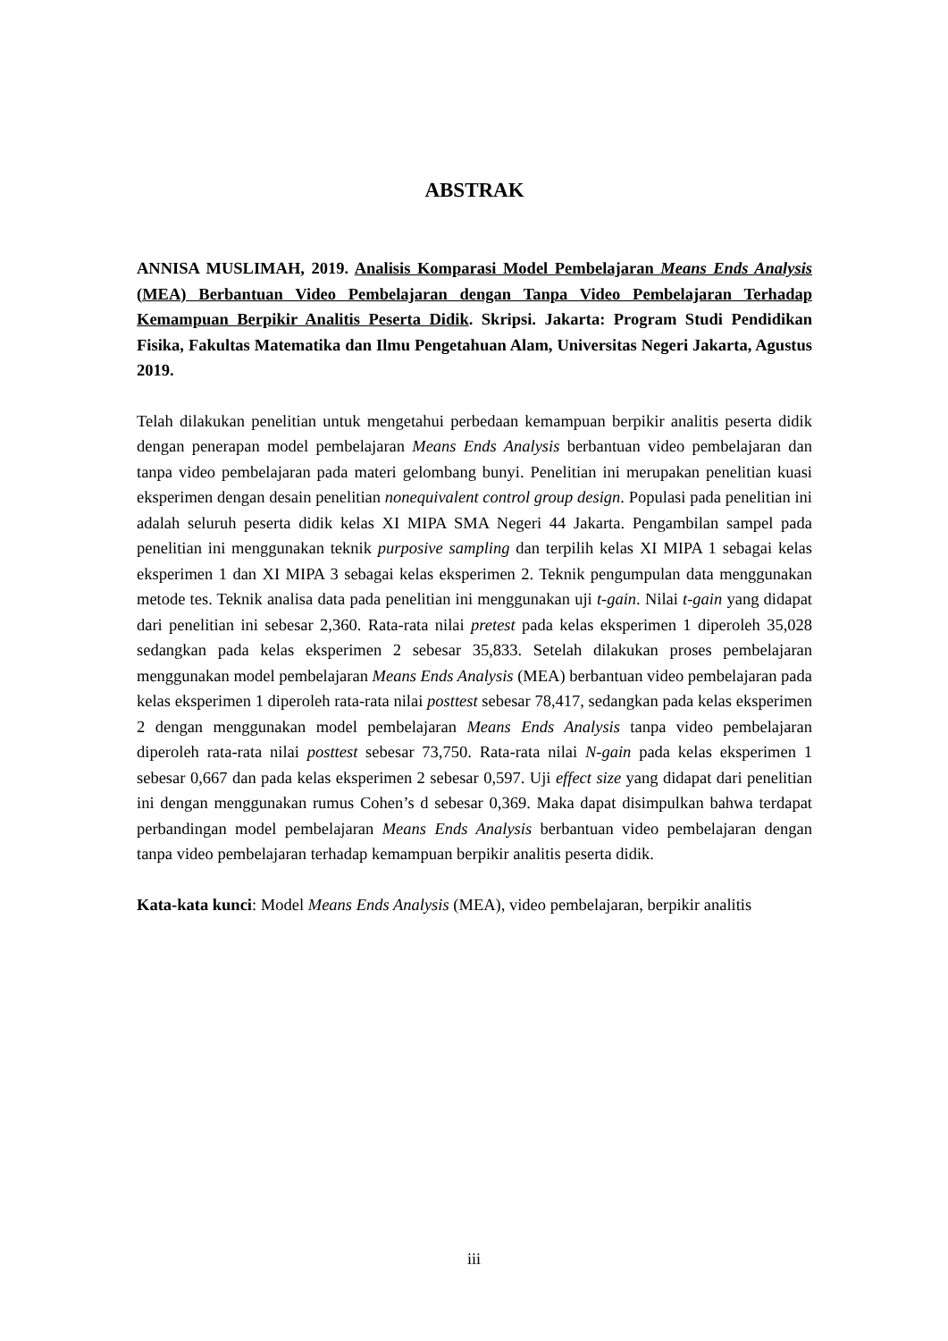ABSTRAK
ANNISA MUSLIMAH, 2019. Analisis Komparasi Model Pembelajaran Means Ends Analysis (MEA) Berbantuan Video Pembelajaran dengan Tanpa Video Pembelajaran Terhadap Kemampuan Berpikir Analitis Peserta Didik. Skripsi. Jakarta: Program Studi Pendidikan Fisika, Fakultas Matematika dan Ilmu Pengetahuan Alam, Universitas Negeri Jakarta, Agustus 2019.
Telah dilakukan penelitian untuk mengetahui perbedaan kemampuan berpikir analitis peserta didik dengan penerapan model pembelajaran Means Ends Analysis berbantuan video pembelajaran dan tanpa video pembelajaran pada materi gelombang bunyi. Penelitian ini merupakan penelitian kuasi eksperimen dengan desain penelitian nonequivalent control group design. Populasi pada penelitian ini adalah seluruh peserta didik kelas XI MIPA SMA Negeri 44 Jakarta. Pengambilan sampel pada penelitian ini menggunakan teknik purposive sampling dan terpilih kelas XI MIPA 1 sebagai kelas eksperimen 1 dan XI MIPA 3 sebagai kelas eksperimen 2. Teknik pengumpulan data menggunakan metode tes. Teknik analisa data pada penelitian ini menggunakan uji t-gain. Nilai t-gain yang didapat dari penelitian ini sebesar 2,360. Rata-rata nilai pretest pada kelas eksperimen 1 diperoleh 35,028 sedangkan pada kelas eksperimen 2 sebesar 35,833. Setelah dilakukan proses pembelajaran menggunakan model pembelajaran Means Ends Analysis (MEA) berbantuan video pembelajaran pada kelas eksperimen 1 diperoleh rata-rata nilai posttest sebesar 78,417, sedangkan pada kelas eksperimen 2 dengan menggunakan model pembelajaran Means Ends Analysis tanpa video pembelajaran diperoleh rata-rata nilai posttest sebesar 73,750. Rata-rata nilai N-gain pada kelas eksperimen 1 sebesar 0,667 dan pada kelas eksperimen 2 sebesar 0,597. Uji effect size yang didapat dari penelitian ini dengan menggunakan rumus Cohen’s d sebesar 0,369. Maka dapat disimpulkan bahwa terdapat perbandingan model pembelajaran Means Ends Analysis berbantuan video pembelajaran dengan tanpa video pembelajaran terhadap kemampuan berpikir analitis peserta didik.
Kata-kata kunci: Model Means Ends Analysis (MEA), video pembelajaran, berpikir analitis
iii